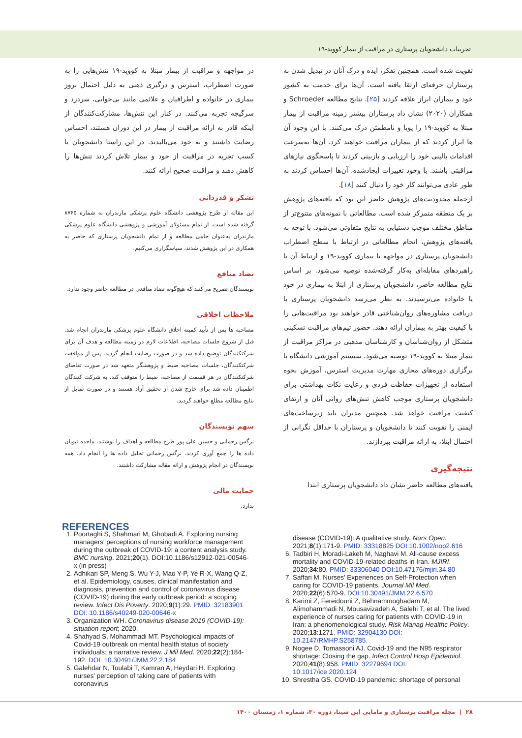تجربیات دانشجویان پرستاری در مراقبت از بیمار کووید-۱۹
تقویت شده است. همچنین تفکر، ایده و درک آنان در تبدیل شدن به پرستاران حرفه‌ای ارتقا یافته است. آن‌ها برای خدمت به کشور خود و بیماران ابراز علاقه کردند [۲۵]. نتایج مطالعه Schroeder و همکاران (۲۰۲۰) نشان داد پرستاران بیشتر زمینه مراقبت از بیمار مبتلا به کووید-۱۹ را پویا و نامطمئن درک می‌کنند. با این وجود آن ها ابراز کردند که از بیماران مراقبت خواهند کرد. آن‌ها به‌سرعت اقدامات بالینی خود را ارزیابی و بازبینی کردند تا پاسخگوی نیازهای مراقبتی باشند. با وجود تغییرات ایجادشده، آن‌ها احساس کردند به طور عادی می‌توانند کار خود را دنبال کنند [۱۸].
ازجمله محدودیت‌های پژوهش حاضر این بود که یافته‌های پژوهش بر یک منطقه متمرکز شده است. مطالعاتی با نمونه‌های متنوع‌تر از مناطق مختلف موجب دستیابی به نتایج متفاوتی می‌شود. با توجه به یافته‌های پژوهش، انجام مطالعاتی در ارتباط با سطح اضطراب دانشجویان پرستاری در مواجهه با بیماری کووید-۱۹ و ارتباط آن با راهبردهای مقابله‌ای به‌کار گرفته‌شده توصیه می‌شود. بر اساس نتایج مطالعه حاضر، دانشجویان پرستاری از ابتلا به بیماری در خود یا خانواده می‌ترسیدند. به نظر می‌رسد دانشجویان پرستاری با دریافت مشاوره‌های روان‌شناختی قادر خواهند بود مراقبت‌هایی را با کیفیت بهتر به بیماران ارائه دهند. حضور تیم‌های مراقبت تسکینی متشکل از روان‌شناسان و کارشناسان مذهبی در مراکز مراقبت از بیمار مبتلا به کووید-۱۹ توصیه می‌شود. سیستم آموزشی دانشگاه با برگزاری دوره‌های مجازی مهارت مدیریت استرس، آموزش نحوه استفاده از تجهیزات حفاظت فردی و رعایت نکات بهداشتی برای دانشجویان پرستاری موجب کاهش تنش‌های روانی آنان و ارتقای کیفیت مراقبت خواهد شد. همچنین مدیران باید زیرساخت‌های ایمنی را تقویت کنند تا دانشجویان و پرستاران با حداقل نگرانی از احتمال ابتلا، به ارائه مراقبت بپردازند.
نتیجه‌گیری
یافته‌های مطالعه حاضر نشان داد دانشجویان پرستاری ابتدا
در مواجهه و مراقبت از بیمار مبتلا به کووید-۱۹ تنش‌هایی را به صورت اضطراب، استرس و درگیری ذهنی به دلیل احتمال بروز بیماری در خانواده و اطرافیان و علائمی مانند بی‌خوابی، سردرد و سرگیجه تجربه می‌کنند. در کنار این تنش‌ها، مشارکت‌کنندگان از اینکه قادر به ارائه مراقبت از بیمار در این دوران هستند، احساس رضایت داشتند و به خود می‌بالیدند. در این راستا دانشجویان با کسب تجربه در مراقبت از خود و بیمار تلاش کردند تنش‌ها را کاهش دهند و مراقبت صحیح ارائه کنند.
تشکر و قدردانی
این مقاله از طرح پژوهشی دانشگاه علوم پزشکی مازندران به شماره ۸۷۶۵ گرفته شده است. از تمام مسئولان آموزشی و پژوهشی دانشگاه علوم پزشکی مازندران به‌عنوان حامی مطالعه و از تمام دانشجویان پرستاری که حاضر به همکاری در این پژوهش شدند، سپاسگزاری می‌کنیم.
تضاد منافع
نویسندگان تصریح می‌کنند که هیچ‌گونه تضاد منافعی در مطالعه حاضر وجود ندارد.
ملاحظات اخلاقی
مصاحبه ها پس از تأیید کمیته اخلاق دانشگاه علوم پزشکی مازندران انجام شد. قبل از شروع جلسات مصاحبه، اطلاعات لازم در زمینه مطالعه و هدف آن برای شرکتکنندگان توضیح داده شد و در صورت رضایت انجام گردید. پس از موافقت شرکتکنندگان، جلسات مصاحبه ضبط و پژوهشگر متعهد شد در صورت تقاضای شرکتکنندگان در هر قسمت از مصاحبه، ضبط را متوقف کند. به شرکت کنندگان اطمینان داده شد برای خارج شدن از تحقیق آزاد هستند و در صورت تمایل از نتایج مطالعه مطلع خواهند گردید.
سهم نویسندگان
نرگس رحمانی و حسین علی پور طرح مطالعه و اهداف را نوشتند. ماجده نبویان داده ها را جمع آوری کردند. نرگس رحمانی تحلیل داده ها را انجام داد. همه نویسندگان در انجام پژوهش و ارائه مقاله مشارکت داشتند.
حمایت مالی
ندارد.
REFERENCES
1. Poortaghi S, Shahmari M, Ghobadi A. Exploring nursing managers' perceptions of nursing workforce management during the outbreak of COVID-19: a content analysis study. BMC nursing. 2021;20(1). DOI:10.1186/s12912-021-00546-x (in press)
2. Adhikari SP, Meng S, Wu Y-J, Mao Y-P, Ye R-X, Wang Q-Z, et al. Epidemiology, causes, clinical manifestation and diagnosis, prevention and control of coronavirus disease (COVID-19) during the early outbreak period: a scoping review. Infect Dis Poverty. 2020;9(1):29. PMID: 32183901 DOI: 10.1186/s40249-020-00646-x
3. Organization WH. Coronavirus disease 2019 (COVID-19): situation report; 2020.
4. Shahyad S, Mohammadi MT. Psychological impacts of Covid-19 outbreak on mental health status of society individuals: a narrative review. J Mil Med. 2020;22(2):184-192. DOI: 10.30491/JMM.22.2.184
5. Galehdar N, Toulabi T, Kamran A, Heydari H. Exploring nurses' perception of taking care of patients with coronavirus
disease (COVID-19): A qualitative study. Nurs Open. 2021;8(1):171-9. PMID: 33318825 DOI:10.1002/nop2.616
6. Tadbiri H, Moradi-Lakeh M, Naghavi M. All-cause excess mortality and COVID-19-related deaths in Iran. MJIRI. 2020;34:80. PMID: 33306040 DOI:10.47176/mjiri.34.80
7. Saffari M. Nurses' Experiences on Self-Protection when caring for COVID-19 patients. Journal Mil Med. 2020;22(6):570-9. DOI:10.30491/JMM.22.6.570
8. Karimi Z, Fereidouni Z, Behnammoghadam M, Alimohammadi N, Mousavizadeh A, Salehi T, et al. The lived experience of nurses caring for patients with COVID-19 in Iran: a phenomenological study. Risk Manag Healthc Policy. 2020;13:1271. PMID: 32904130 DOI: 10.2147/RMHP.S258785.
9. Nogee D, Tomassoni AJ. Covid-19 and the N95 respirator shortage: Closing the gap. Infect Control Hosp Epidemiol. 2020;41(8):958. PMID: 32279694 DOI: 10.1017/ice.2020.124
10. Shrestha GS. COVID-19 pandemic: shortage of personal
۲۸ | مجله مراقبت پرستاری و مامایی ابن سینا، دوره ۳۰، شماره ۱، زمستان ۱۴۰۰